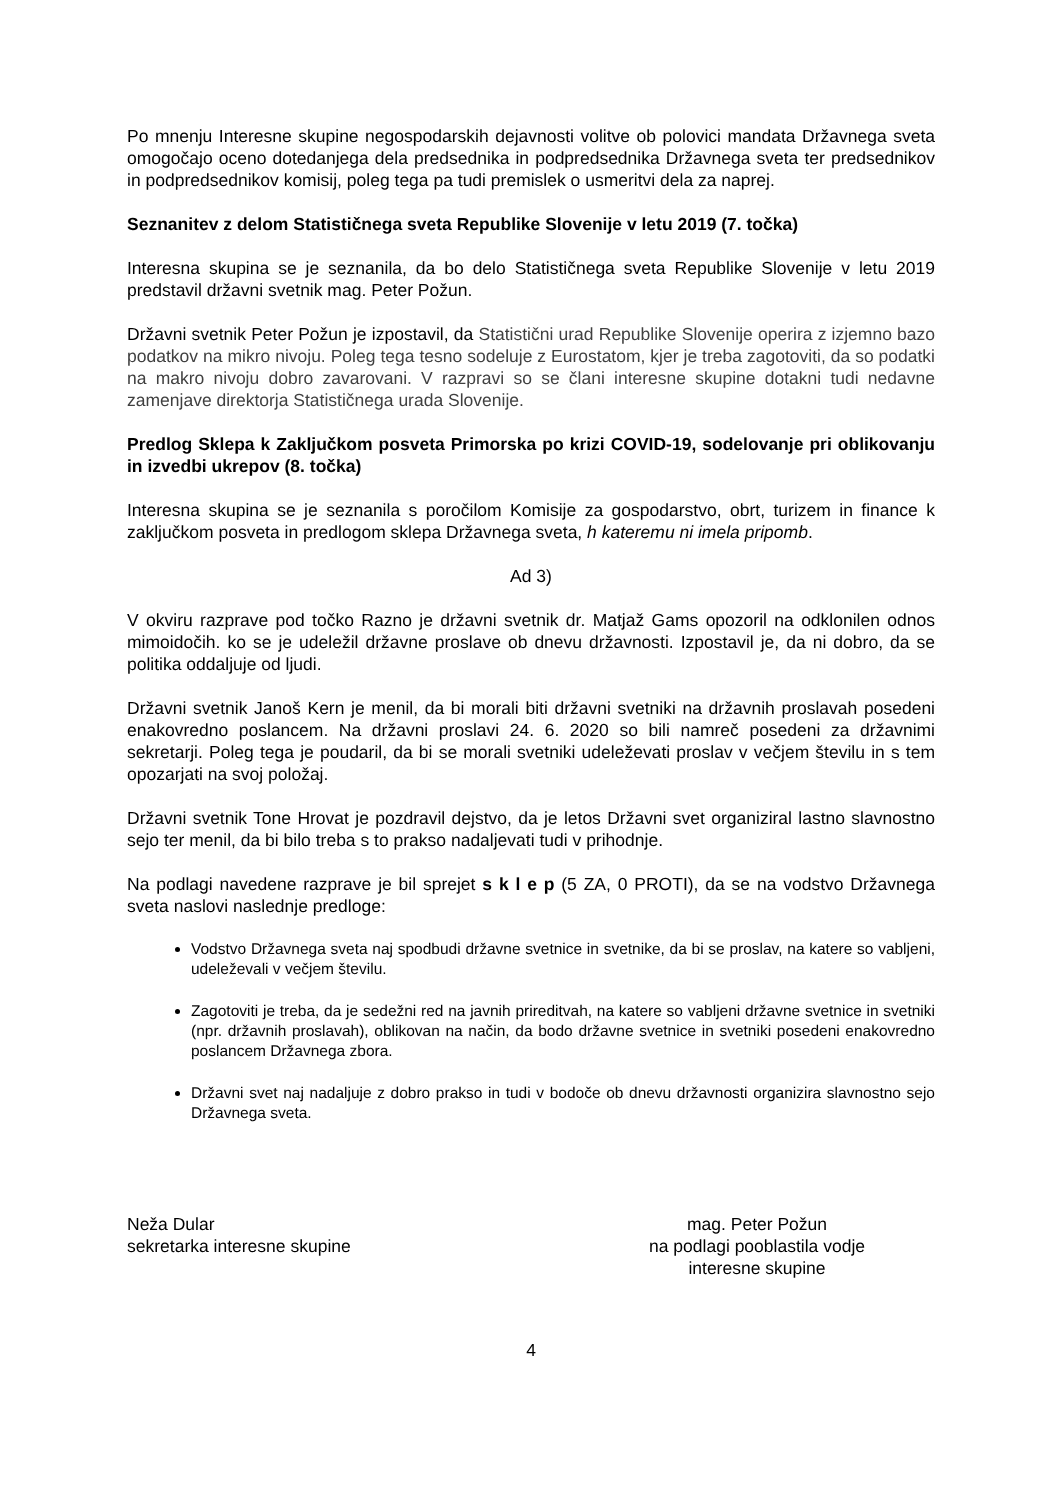Po mnenju Interesne skupine negospodarskih dejavnosti volitve ob polovici mandata Državnega sveta omogočajo oceno dotedanjega dela predsednika in podpredsednika Državnega sveta ter predsednikov in podpredsednikov komisij, poleg tega pa tudi premislek o usmeritvi dela za naprej.
Seznanitev z delom Statističnega sveta Republike Slovenije v letu 2019 (7. točka)
Interesna skupina se je seznanila, da bo delo Statističnega sveta Republike Slovenije v letu 2019 predstavil državni svetnik mag. Peter Požun.
Državni svetnik Peter Požun je izpostavil, da Statistični urad Republike Slovenije operira z izjemno bazo podatkov na mikro nivoju. Poleg tega tesno sodeluje z Eurostatom, kjer je treba zagotoviti, da so podatki na makro nivoju dobro zavarovani. V razpravi so se člani interesne skupine dotakni tudi nedavne zamenjave direktorja Statističnega urada Slovenije.
Predlog Sklepa k Zaključkom posveta Primorska po krizi COVID-19, sodelovanje pri oblikovanju in izvedbi ukrepov (8. točka)
Interesna skupina se je seznanila s poročilom Komisije za gospodarstvo, obrt, turizem in finance k zaključkom posveta in predlogom sklepa Državnega sveta, h kateremu ni imela pripomb.
Ad 3)
V okviru razprave pod točko Razno je državni svetnik dr. Matjaž Gams opozoril na odklonilen odnos mimoidočih. ko se je udeležil državne proslave ob dnevu državnosti. Izpostavil je, da ni dobro, da se politika oddaljuje od ljudi.
Državni svetnik Janoš Kern je menil, da bi morali biti državni svetniki na državnih proslavah posedeni enakovredno poslancem. Na državni proslavi 24. 6. 2020 so bili namreč posedeni za državnimi sekretarji. Poleg tega je poudaril, da bi se morali svetniki udeleževati proslav v večjem številu in s tem opozarjati na svoj položaj.
Državni svetnik Tone Hrovat je pozdravil dejstvo, da je letos Državni svet organiziral lastno slavnostno sejo ter menil, da bi bilo treba s to prakso nadaljevati tudi v prihodnje.
Na podlagi navedene razprave je bil sprejet s k l e p (5 ZA, 0 PROTI), da se na vodstvo Državnega sveta naslovi naslednje predloge:
Vodstvo Državnega sveta naj spodbudi državne svetnice in svetnike, da bi se proslav, na katere so vabljeni, udeleževali v večjem številu.
Zagotoviti je treba, da je sedežni red na javnih prireditvah, na katere so vabljeni državne svetnice in svetniki (npr. državnih proslavah), oblikovan na način, da bodo državne svetnice in svetniki posedeni enakovredno poslancem Državnega zbora.
Državni svet naj nadaljuje z dobro prakso in tudi v bodoče ob dnevu državnosti organizira slavnostno sejo Državnega sveta.
Neža Dular
sekretarka interesne skupine
mag. Peter Požun
na podlagi pooblastila vodje
interesne skupine
4